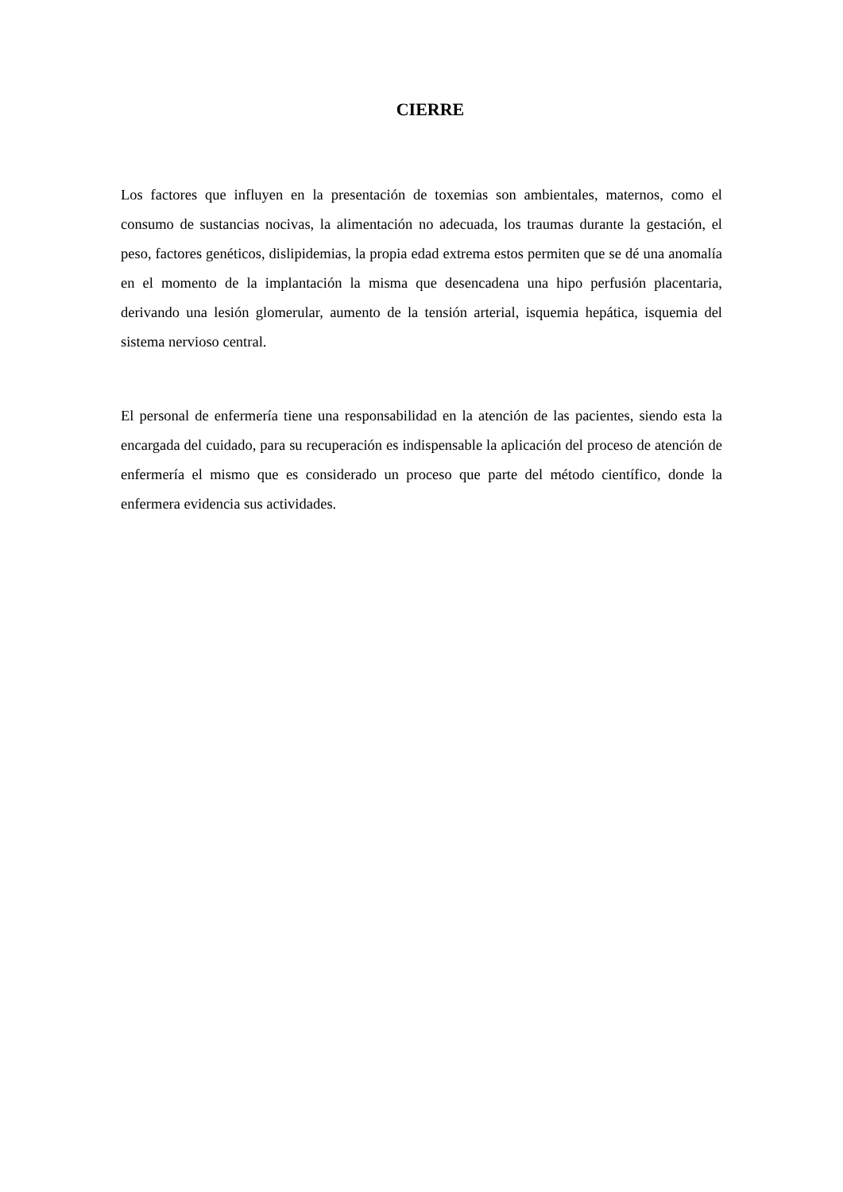CIERRE
Los factores que influyen en la presentación de toxemias son ambientales, maternos, como el consumo de sustancias nocivas, la alimentación no adecuada, los traumas durante la gestación, el peso, factores genéticos, dislipidemias, la propia edad extrema estos permiten que se dé una anomalía en el momento de la implantación la misma que desencadena una hipo perfusión placentaria, derivando una lesión glomerular, aumento de la tensión arterial, isquemia hepática, isquemia del sistema nervioso central.
El personal de enfermería tiene una responsabilidad en la atención de las pacientes, siendo esta la encargada del cuidado, para su recuperación es indispensable la aplicación del proceso de atención de enfermería el mismo que es considerado un proceso que parte del método científico, donde la enfermera evidencia sus actividades.